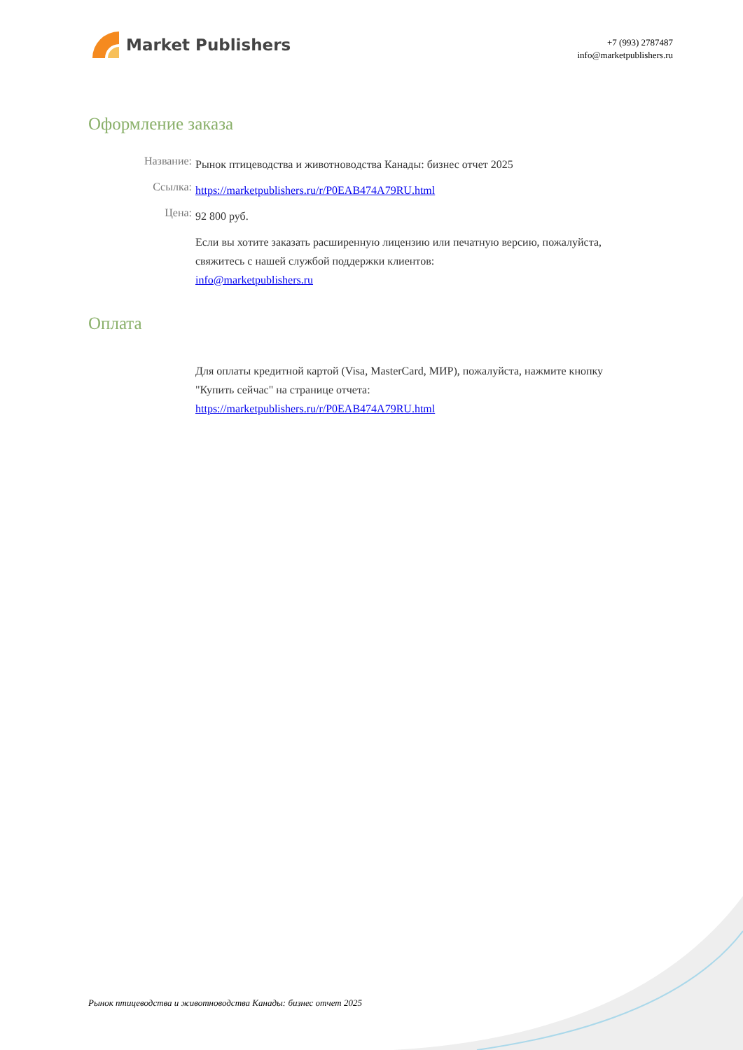Market Publishers
+7 (993) 2787487
info@marketpublishers.ru
Оформление заказа
Название:
Рынок птицеводства и животноводства Канады: бизнес отчет 2025
Ссылка:
https://marketpublishers.ru/r/P0EAB474A79RU.html
Цена:
92 800 руб.
Если вы хотите заказать расширенную лицензию или печатную версию, пожалуйста, свяжитесь с нашей службой поддержки клиентов:
info@marketpublishers.ru
Оплата
Для оплаты кредитной картой (Visa, MasterCard, МИР), пожалуйста, нажмите кнопку "Купить сейчас" на странице отчета:
https://marketpublishers.ru/r/P0EAB474A79RU.html
Рынок птицеводства и животноводства Канады: бизнес отчет 2025